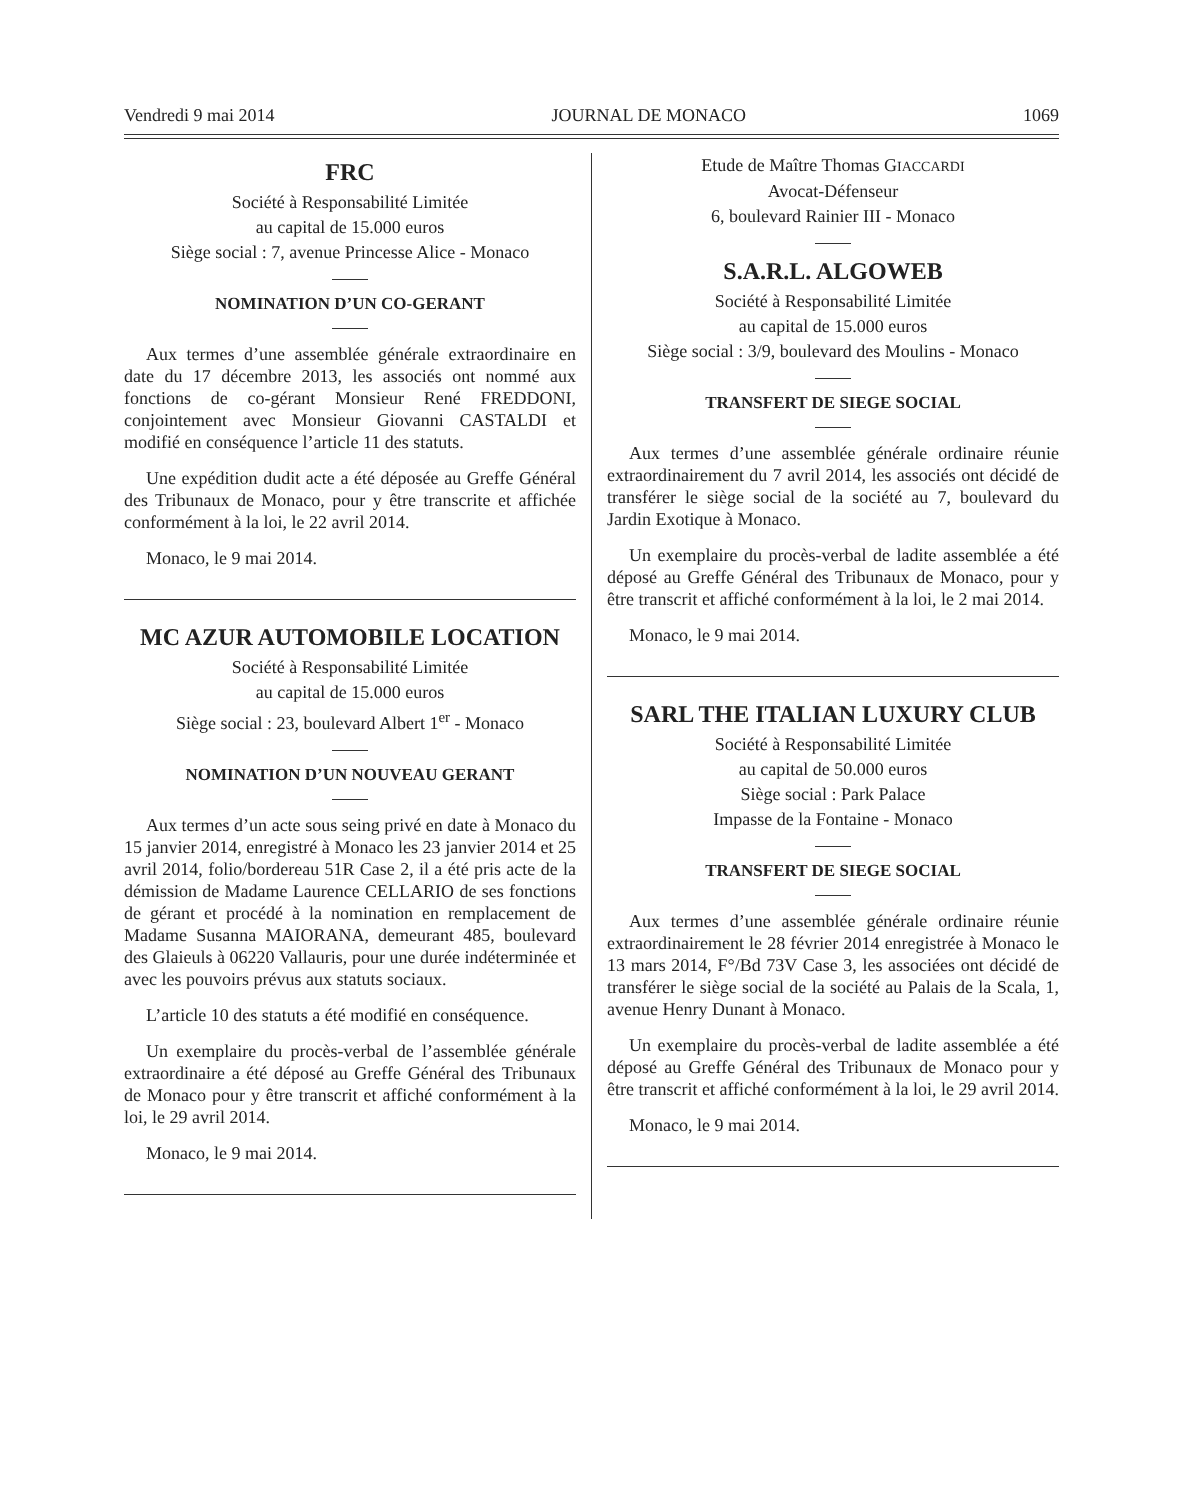Vendredi 9 mai 2014 JOURNAL DE MONACO 1069
FRC
Société à Responsabilité Limitée
au capital de 15.000 euros
Siège social : 7, avenue Princesse Alice - Monaco
NOMINATION D’UN CO-GERANT
Aux termes d’une assemblée générale extraordinaire en date du 17 décembre 2013, les associés ont nommé aux fonctions de co-gérant Monsieur René FREDDONI, conjointement avec Monsieur Giovanni CASTALDI et modifié en conséquence l’article 11 des statuts.
Une expédition dudit acte a été déposée au Greffe Général des Tribunaux de Monaco, pour y être transcrite et affichée conformément à la loi, le 22 avril 2014.
Monaco, le 9 mai 2014.
MC AZUR AUTOMOBILE LOCATION
Société à Responsabilité Limitée
au capital de 15.000 euros
Siège social : 23, boulevard Albert 1<sup>er</sup> - Monaco
NOMINATION D’UN NOUVEAU GERANT
Aux termes d’un acte sous seing privé en date à Monaco du 15 janvier 2014, enregistré à Monaco les 23 janvier 2014 et 25 avril 2014, folio/bordereau 51R Case 2, il a été pris acte de la démission de Madame Laurence CELLARIO de ses fonctions de gérant et procédé à la nomination en remplacement de Madame Susanna MAIORANA, demeurant 485, boulevard des Glaieuls à 06220 Vallauris, pour une durée indéterminée et avec les pouvoirs prévus aux statuts sociaux.
L’article 10 des statuts a été modifié en conséquence.
Un exemplaire du procès-verbal de l’assemblée générale extraordinaire a été déposé au Greffe Général des Tribunaux de Monaco pour y être transcrit et affiché conformément à la loi, le 29 avril 2014.
Monaco, le 9 mai 2014.
Etude de Maître Thomas GIACCARDI
Avocat-Défenseur
6, boulevard Rainier III - Monaco
S.A.R.L. ALGOWEB
Société à Responsabilité Limitée
au capital de 15.000 euros
Siège social : 3/9, boulevard des Moulins - Monaco
TRANSFERT DE SIEGE SOCIAL
Aux termes d’une assemblée générale ordinaire réunie extraordinairement du 7 avril 2014, les associés ont décidé de transférer le siège social de la société au 7, boulevard du Jardin Exotique à Monaco.
Un exemplaire du procès-verbal de ladite assemblée a été déposé au Greffe Général des Tribunaux de Monaco, pour y être transcrit et affiché conformément à la loi, le 2 mai 2014.
Monaco, le 9 mai 2014.
SARL THE ITALIAN LUXURY CLUB
Société à Responsabilité Limitée
au capital de 50.000 euros
Siège social : Park Palace
Impasse de la Fontaine - Monaco
TRANSFERT DE SIEGE SOCIAL
Aux termes d’une assemblée générale ordinaire réunie extraordinairement le 28 février 2014 enregistrée à Monaco le 13 mars 2014, F°/Bd 73V Case 3, les associées ont décidé de transférer le siège social de la société au Palais de la Scala, 1, avenue Henry Dunant à Monaco.
Un exemplaire du procès-verbal de ladite assemblée a été déposé au Greffe Général des Tribunaux de Monaco pour y être transcrit et affiché conformément à la loi, le 29 avril 2014.
Monaco, le 9 mai 2014.